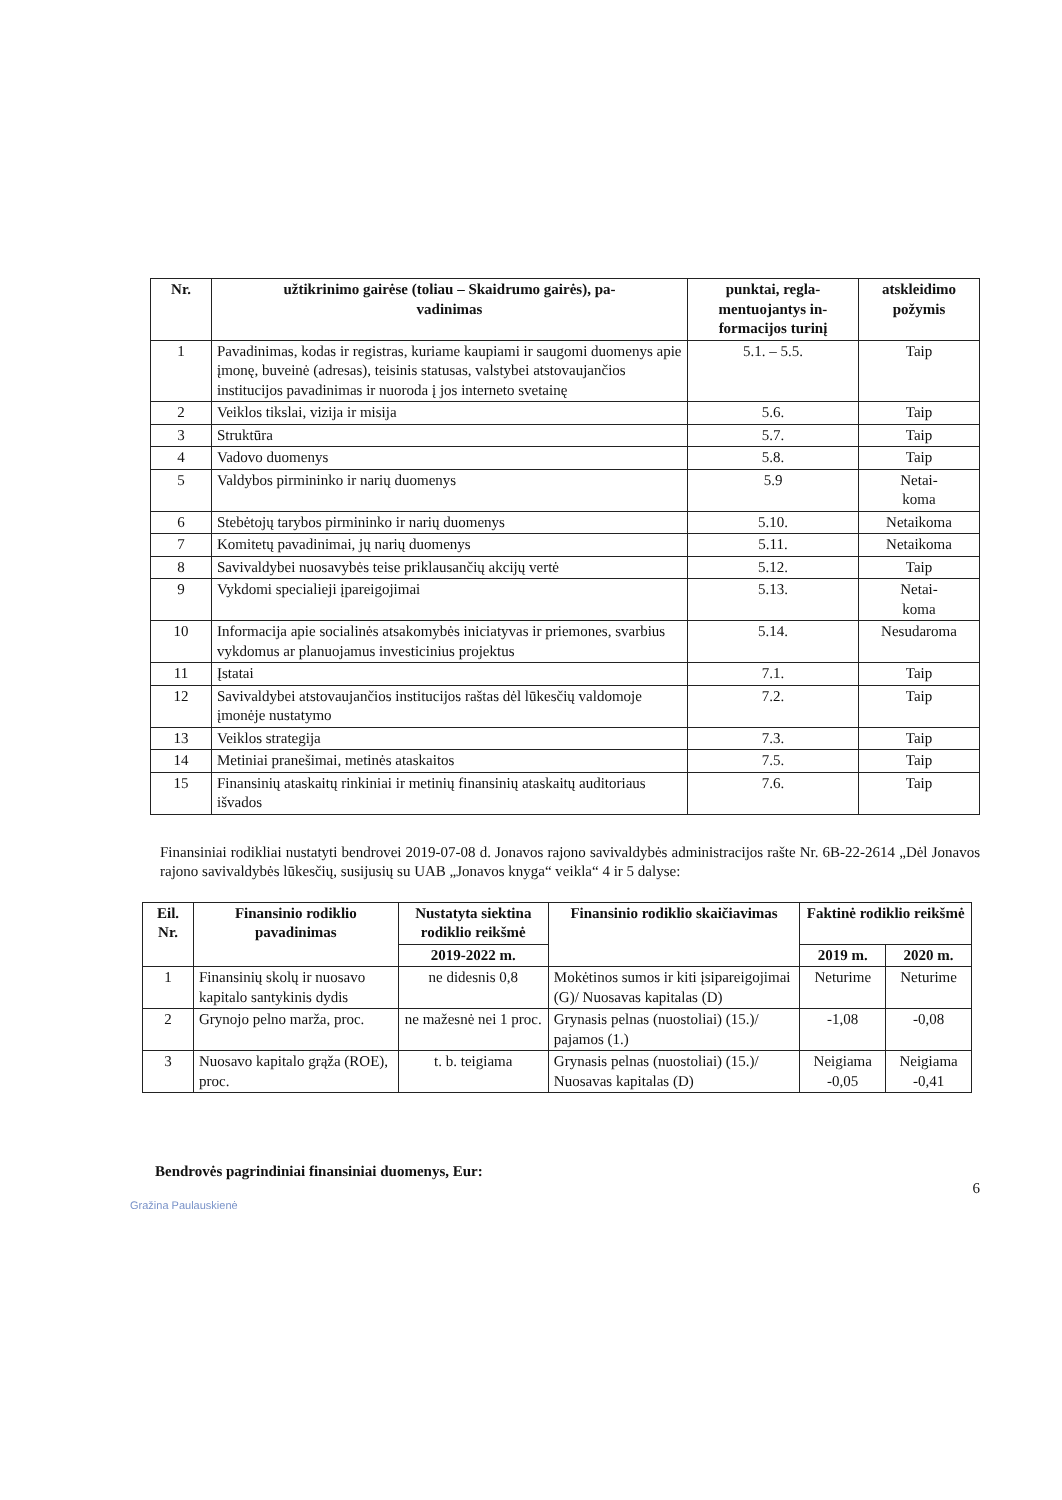| Nr. | užtikrinimo gairėse (toliau – Skaidrumo gairės), pa- vadinimas | punktai, regla- mentuojantys in- formacijos turinį | atskleidimo požymis |
| --- | --- | --- | --- |
| 1 | Pavadinimas, kodas ir registras, kuriame kaupiami ir saugomi duomenys apie įmonę, buveinė (adresas), teisinis statusas, valstybei atstovaujančios institucijos pavadinimas ir nuoroda į jos interneto svetainę | 5.1. – 5.5. | Taip |
| 2 | Veiklos tikslai, vizija ir misija | 5.6. | Taip |
| 3 | Struktūra | 5.7. | Taip |
| 4 | Vadovo duomenys | 5.8. | Taip |
| 5 | Valdybos pirmininko ir narių duomenys | 5.9 | Netai- koma |
| 6 | Stebėtojų tarybos pirmininko ir narių duomenys | 5.10. | Netaikoma |
| 7 | Komitetų pavadinimai, jų narių duomenys | 5.11. | Netaikoma |
| 8 | Savivaldybei nuosavybės teise priklausančių akcijų vertė | 5.12. | Taip |
| 9 | Vykdomi specialieji įpareigojimai | 5.13. | Netai- koma |
| 10 | Informacija apie socialinės atsakomybės iniciatyvas ir priemones, svarbius vykdomus ar planuojamus investicinius projektus | 5.14. | Nesudaroma |
| 11 | Įstatai | 7.1. | Taip |
| 12 | Savivaldybei atstovaujančios institucijos raštas dėl lūkesčių valdomoje įmonėje nustatymo | 7.2. | Taip |
| 13 | Veiklos strategija | 7.3. | Taip |
| 14 | Metiniai pranešimai, metinės ataskaitos | 7.5. | Taip |
| 15 | Finansinių ataskaitų rinkiniai ir metinių finansinių ataskaitų auditoriaus išvados | 7.6. | Taip |
Finansiniai rodikliai nustatyti bendrovei 2019-07-08 d. Jonavos rajono savivaldybės administracijos rašte Nr. 6B-22-2614 „Dėl Jonavos rajono savivaldybės lūkesčių, susijusių su UAB „Jonavos knyga“ veikla“ 4 ir 5 dalyse:
| Eil. Nr. | Finansinio rodiklio pavadinimas | Nustatyta siektina rodiklio reikšmė | Finansinio rodiklio skaičiavimas | Faktinė rodiklio reikšmė | |
| --- | --- | --- | --- | --- | --- |
| | | 2019-2022 m. | | 2019 m. | 2020 m. |
| 1 | Finansinių skolų ir nuosavo kapitalo santykinis dydis | ne didesnis 0,8 | Mokėtinos sumos ir kiti įsipareigojimai (G)/ Nuosavas kapitalas (D) | Neturime | Neturime |
| 2 | Grynojo pelno marža, proc. | ne mažesnė nei 1 proc. | Grynasis pelnas (nuostoliai) (15.)/ pajamos (1.) | -1,08 | -0,08 |
| 3 | Nuosavo kapitalo grąža (ROE), proc. | t. b. teigiama | Grynasis pelnas (nuostoliai) (15.)/ Nuosavas kapitalas (D) | Neigiama -0,05 | Neigiama -0,41 |
Bendrovės pagrindiniai finansiniai duomenys, Eur:
6
Gražina Paulauskienė